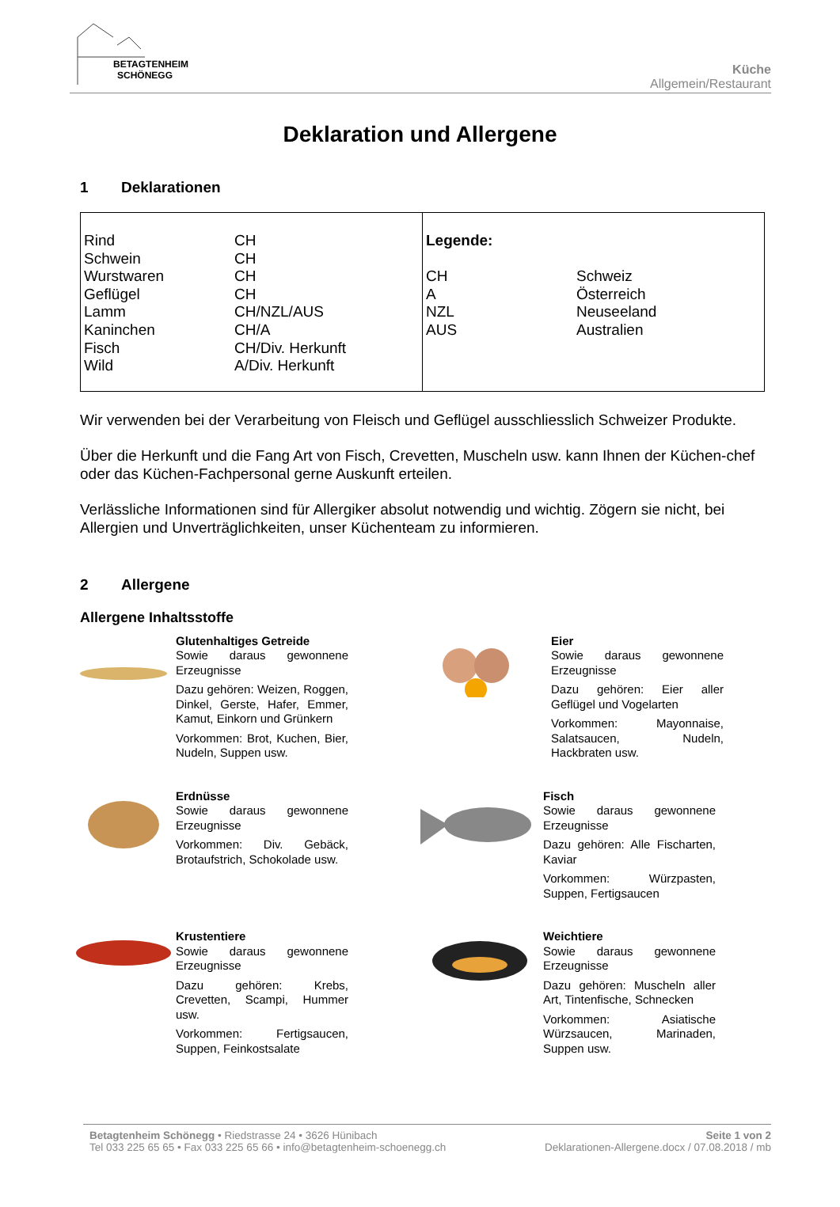BETAGTENHEIM
SCHÖNEGG
Küche
Allgemein/Restaurant
Deklaration und Allergene
1 Deklarationen
| Rind | CH |
| Schwein | CH |
| Wurstwaren | CH |
| Geflügel | CH |
| Lamm | CH/NZL/AUS |
| Kaninchen | CH/A |
| Fisch | CH/Div. Herkunft |
| Wild | A/Div. Herkunft |
| Legende: | |
| CH | Schweiz |
| A | Österreich |
| NZL | Neuseeland |
| AUS | Australien |
Wir verwenden bei der Verarbeitung von Fleisch und Geflügel ausschliesslich Schweizer Produkte.
Über die Herkunft und die Fang Art von Fisch, Crevetten, Muscheln usw. kann Ihnen der Küchen-chef oder das Küchen-Fachpersonal gerne Auskunft erteilen.
Verlässliche Informationen sind für Allergiker absolut notwendig und wichtig. Zögern sie nicht, bei Allergien und Unverträglichkeiten, unser Küchenteam zu informieren.
2 Allergene
Allergene Inhaltsstoffe
Glutenhaltiges Getreide
Sowie daraus gewonnene Erzeugnisse
Dazu gehören: Weizen, Roggen, Dinkel, Gerste, Hafer, Emmer, Kamut, Einkorn und Grünkern
Vorkommen: Brot, Kuchen, Bier, Nudeln, Suppen usw.
Eier
Sowie daraus gewonnene Erzeugnisse
Dazu gehören: Eier aller Geflügel und Vogelarten
Vorkommen: Mayonnaise, Salatsaucen, Nudeln, Hackbraten usw.
Erdnüsse
Sowie daraus gewonnene Erzeugnisse
Vorkommen: Div. Gebäck, Brotaufstrich, Schokolade usw.
Fisch
Sowie daraus gewonnene Erzeugnisse
Dazu gehören: Alle Fischarten, Kaviar
Vorkommen: Würzpasten, Suppen, Fertigsaucen
Krustentiere
Sowie daraus gewonnene Erzeugnisse
Dazu gehören: Krebs, Crevetten, Scampi, Hummer usw.
Vorkommen: Fertigsaucen, Suppen, Feinkostsalate
Weichtiere
Sowie daraus gewonnene Erzeugnisse
Dazu gehören: Muscheln aller Art, Tintenfische, Schnecken
Vorkommen: Asiatische Würzsaucen, Marinaden, Suppen usw.
Betagtenheim Schönegg • Riedstrasse 24 • 3626 Hünibach
Tel 033 225 65 65 • Fax 033 225 65 66 • info@betagtenheim-schoenegg.ch
Seite 1 von 2
Deklarationen-Allergene.docx / 07.08.2018 / mb